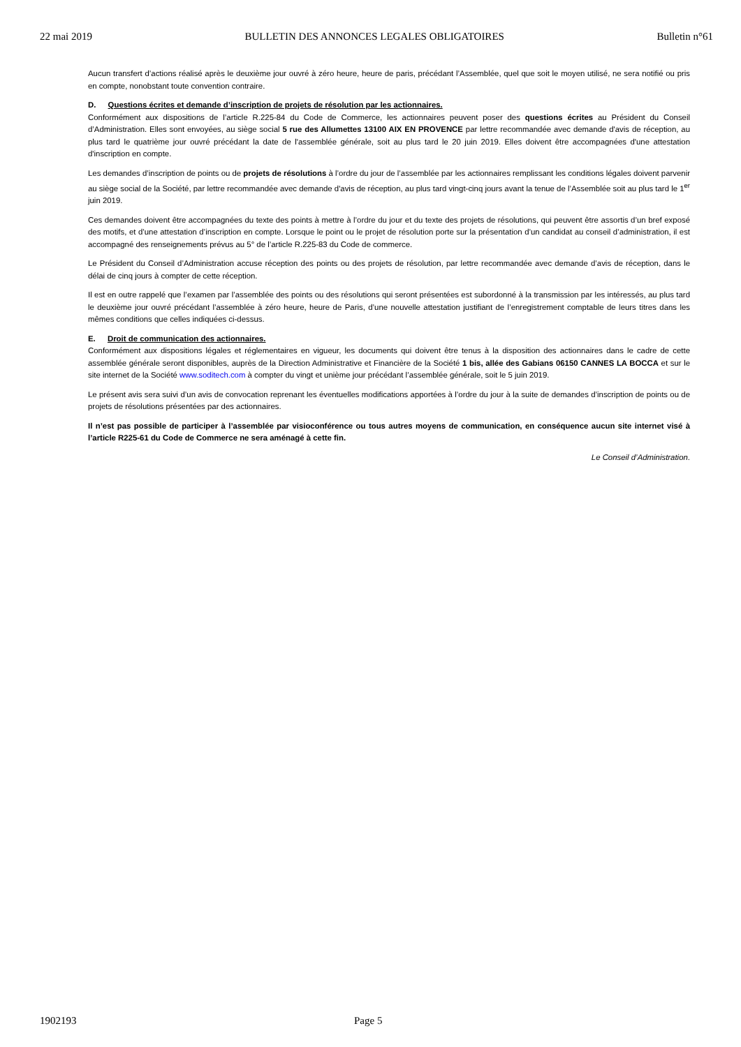22 mai 2019 BULLETIN DES ANNONCES LEGALES OBLIGATOIRES Bulletin n°61
Aucun transfert d’actions réalisé après le deuxième jour ouvré à zéro heure, heure de paris, précédant l’Assemblée, quel que soit le moyen utilisé, ne sera notifié ou pris en compte, nonobstant toute convention contraire.
D. Questions écrites et demande d’inscription de projets de résolution par les actionnaires.
Conformément aux dispositions de l’article R.225-84 du Code de Commerce, les actionnaires peuvent poser des questions écrites au Président du Conseil d’Administration. Elles sont envoyées, au siège social 5 rue des Allumettes 13100 AIX EN PROVENCE par lettre recommandée avec demande d'avis de réception, au plus tard le quatrième jour ouvré précédant la date de l'assemblée générale, soit au plus tard le 20 juin 2019. Elles doivent être accompagnées d'une attestation d'inscription en compte.
Les demandes d’inscription de points ou de projets de résolutions à l’ordre du jour de l’assemblée par les actionnaires remplissant les conditions légales doivent parvenir au siège social de la Société, par lettre recommandée avec demande d'avis de réception, au plus tard vingt-cinq jours avant la tenue de l’Assemblée soit au plus tard le 1<sup>er</sup> juin 2019.
Ces demandes doivent être accompagnées du texte des points à mettre à l’ordre du jour et du texte des projets de résolutions, qui peuvent être assortis d’un bref exposé des motifs, et d’une attestation d’inscription en compte. Lorsque le point ou le projet de résolution porte sur la présentation d’un candidat au conseil d’administration, il est accompagné des renseignements prévus au 5° de l’article R.225-83 du Code de commerce.
Le Président du Conseil d’Administration accuse réception des points ou des projets de résolution, par lettre recommandée avec demande d’avis de réception, dans le délai de cinq jours à compter de cette réception.
Il est en outre rappelé que l’examen par l’assemblée des points ou des résolutions qui seront présentées est subordonné à la transmission par les intéressés, au plus tard le deuxième jour ouvré précédant l’assemblée à zéro heure, heure de Paris, d’une nouvelle attestation justifiant de l’enregistrement comptable de leurs titres dans les mêmes conditions que celles indiquées ci-dessus.
E. Droit de communication des actionnaires.
Conformément aux dispositions légales et réglementaires en vigueur, les documents qui doivent être tenus à la disposition des actionnaires dans le cadre de cette assemblée générale seront disponibles, auprès de la Direction Administrative et Financière de la Société 1 bis, allée des Gabians 06150 CANNES LA BOCCA et sur le site internet de la Société www.soditech.com à compter du vingt et unième jour précédant l’assemblée générale, soit le 5 juin 2019.
Le présent avis sera suivi d’un avis de convocation reprenant les éventuelles modifications apportées à l’ordre du jour à la suite de demandes d’inscription de points ou de projets de résolutions présentées par des actionnaires.
Il n’est pas possible de participer à l’assemblée par visioconférence ou tous autres moyens de communication, en conséquence aucun site internet visé à l’article R225-61 du Code de Commerce ne sera aménagé à cette fin.
Le Conseil d’Administration.
1902193 Page 5